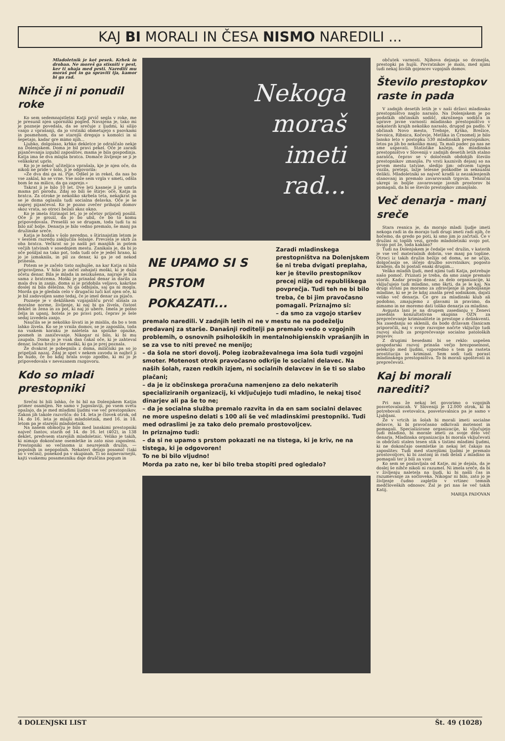KAJ BI MORALI IN ČESA NISMO NAREDILI ...
Mladoletnik je kot pesek. Krhek in droban. Ne moreš ga stisniti v pest, ker ti uhaja med prsti. Narediti mu moraš pot in ga spraviti tja, kamor bi ga rad.
Nihče ji ni ponudil roke
Ko sem sedemnajstletni Katji prvič segla v roke, me je presunil njen uporniški pogled. Navajena je, tako mi je pozneje povedala, da se srečuje z ljudmi, ki silijo vanjo z vprašanji, da jo vrstniki obmetujejo s psovkami in posmehom, da se starejši dregajo s komolci in si šepetajo, kadar gre mimo njih...
Ljubko, dolgolaso, krhko dekletce je odraščalo nekje na Dolenjskem. Doma je bil pravi pekel. Oče je zaradi pijančevanja izgubil zaposlitev, mama je bila gospodinja. Katja ima še dva mlajša bratca. Domače življenje se ji je velikokrat uprlo.
Ko jo je nekoč učiteljica vprašala, kje je njen oče, da nikoli ne pride v šolo, ji je odgovorila:
»Že dva dni ga ni. Pije. Odšel je in rekel, da nas bo vse zaklal, ko se vrne. Vse nože sem vrgla v smeti, odšla bom še na milico, da ga zaprejo.«
Takrat ji je bilo 10 let. Dve leti kasneje ji je umrla mama pri porodu. Zdaj so bili še štirje: oče, Katja in bratca. Za otroke je nekoliko skrbela teta, nekajkrat pa se je doma oglasila tudi socialna delavka. Oče je še naprej pijančeval. Ko je pozno zvečer prihajal domov skoz vrata, so otroci bežali skoz okno.
Ko je imela štirinajst let, jo je očetov prijatelj posilil. Oče ji je grozil, da jo bo ubil, če bo to komu pripovedovala. Preselili so se drugam, toda tudi tu ni bilo nič bolje. Denarja je bilo vedno premalo, še manj pa družinske sreče.
Katja je hodila v šolo neredno, s štirinajstim letom je v šestem razredu zaključila šolanje. Prevzela je skrb za oba bratca. Večkrat so jo našli pri manjših in potem večjih tatvinah v sosednjem mestu. Zanikala je, da bi jo oče pošiljal na tako pot, toda tudi oče je jedel hrano, ki jo je izmaknila, in pil za denar, ki ga je od nekod prinesla.
Potem se je začelo tisto najhujše, na kar Katja ni bila pripravljena. V hišo je začel zahajati moški, ki je dajal očetu denar. Bila je mlada in neizkušena, najraje je bila sama z bratcema. Moški je prinašal denar in darila za mala dva in zanjo, doma si je pridobila veljavo, kakršne doslej ni bila deležna. Ni ga odbijala, saj ga ni mogla. Morda ga je gledala celo v drugačni luči kot njen oče, ki je bil zadovoljen samo tedaj, če je imel denar za pijačo.
Pozneje je v dekliškem vzgajališču prvič slišala za moralne norme, življenje, ki naj bi ga živela, čistost deklet in žena in za pot, ki naj jo ubere. Imela je polno želja in upanj, hotela je po pravi poti, čeprav je šele sedaj izvedela zanjo.
Naučila se je nekoliko šivati in je mislila, da bo s tem lahko živela. Ko se je vrnila domov, se je zaposlila, toda na vsakem koraku je naletela na spolzke opazke, posmeh in zaničevanje. Nikogar ni bilo, ki bi mu zaupala. Doma jo je vsak dan čakal oče, ki je zahteval denar, lačna bratca ter moški, ki ga je prej poznala.
Že dvakrat je pobegnila z doma, miličniki pa so jo pripeljali nazaj. Zdaj je spet v nekem zavodu in najbrž ji bo hudo, če bo kdaj brala svojo zgodbo, ki mi jo je pripovedovala v nevezanem razgovoru.
Kdo so mladi prestopniki
Srečni bi bili lahko, če bi bil na Dolenjskem Katjin primer osamljen. Ne samo v Jugoslaviji, po vsem svetu opažajo, da je med mladimi ljudmi vse več prestopnikov. Zakon jih takole razvršča: do 14. leta je človek otrok, od 14. do 16. leta je mlajši mladoletnik, med 16. in 18. letom pa je starejši mladoletnik.
Na našem območju je bilo med lanskimi prestopniki največ fantov, starih od 14. do 16. let (402), in 138 deklet, predvsem starejših mladoletnic. Veliko je takih, ki nimajo dokončane osemletke in zato niso zaposleni. Prestopniki so večinoma iz neurejenih družin, — popolnih in nepopolnih. Nekateri delajo posamič (taki so v večini), ponekod pa v skupinah. Ti so najnevarnejši, kajti vsakemu posamezniku daje druščina pogum in
Nekoga
moraš
imeti
rad...
NE UPAMO SI S PRSTOM POKAZATI...
Zaradi mladinskega prestopništva na Dolenjskem še ni treba dvigati preplaha, ker je število prestopnikov precej nižje od republiškega povprečja. Tudi teh ne bi bilo treba, če bi jim pravočasno pomagali. Priznajmo si:
– da smo za vzgojo staršev premalo naredili. V zadnjih letih ni ne v mestu ne na podeželju predavanj za starše. Današnji roditelji pa premalo vedo o vzgojnih problemih, o osnovnih psiholoških in mentalnohigienskih vprašanjih in se za vse to niti preveč ne menijo;
– da šola ne stori dovolj. Poleg izobraževalnega ima šola tudi vzgojni smoter. Motenost otrok pravočasno odkrije le socialni delavec. Na naših šolah, razen redkih izjem, ni socialnih delavcev in še ti so slabo plačani;
– da je iz občinskega proračuna namenjeno za delo nekaterih specializiranih organizacij, ki vključujejo tudi mladino, le nekaj tisoč dinarjev ali pa še to ne;
– da je socialna služba premalo razvita in da en sam socialni delavec ne more uspešno delati s 100 ali še več mladinskimi prestopniki. Tudi med odraslimi je za tako delo premalo prostovoljcev.
In priznajmo tudi:
– da si ne upamo s prstom pokazati ne na tistega, ki je kriv, ne na tistega, ki je odgovoren!
To ne bi bilo vljudno!
Morda pa zato ne, ker bi bilo treba stopiti pred ogledalo?
občutek varnosti. Njihova dejanja so drznejša, prestopki pa hujši. Povratnikov je malo, med njimi tudi nekaj bivših gojencev vzgojnih domov.
Število prestopkov raste in pada
V zadnjih desetih letih je v naši državi mladinsko prestopništvo naglo naraslo. Na Dolenjskem je po podatkih občinskih sodišč, okrožnega sodišča in uprave javne varnosti mladinsko prestopništvo v nekaterih krajih nekoliko naraslo, drugod pa padlo. V občinah Novo mesto, Trebnje, Krško, Brežice, Sevnica, Ribnica, Kočevje, Metlika in Črnomelj je bilo lansko leto v postopku 530 mladinskih prestopnikov, letos pa jih bo nekoliko manj. Ta mali padec pa nas ne sme uspavati. Statistike kažejo, da mladinsko prestopništvo v Sloveniji v zadnjih desetih letih stalno narašča, čeprav se v določenih obdobjih število prestopnikov zmanjša. Po vrsti kaznivih dejanj so na prvem mestu tatvine, sledijo jim: odvzem tujega vozila, pretepi, lažje telesne poškodbe in seksualni delikti. Mladoletniki so največ kradli iz nezaklenjenih stanovanj in premalo zavarovanih trgovin. Tehnični ukrepi in boljše zavarovanje javnih prostorov bi pomagali, da bi se število prestopkov zmanjšalo.
Več denarja - manj sreče
Stara resnica je, da morajo mladi ljudje imeti nekoga radi in da morajo tudi drugi imeti radi njih, če hočemo, da gredo po poti, ki smo jim jo začrtali. Če v družini ni toplih vezi, gredo mladoletniki svojo pot. Svojo pot že, toda kakšno?
Tudi na Dolenjskem je čedalje več družin, v katerih je vse več materialnih dobrin, vse manj pa topline. Otroci iz takih družin bežijo od doma, se ne učijo, dolgočasijo se, iščejo družbo sovrstnikov, pogosto kradejo, da bi postali enaki drugim...
Veliko mladih ljudi, med njimi tudi Katja, potrebuje našo pomoč. Priznati je treba, da smo zanje premalo storili. Kadar prosijo denar, za delo organizacije, ki vključujejo tudi mladino, smo škrti, da je le kaj. Na drugi strani pa moramo za zdravljenje in poboljšanje mladine, ki se je že kdaj znašla pred sodnikom, dajati veliko več denarja. Če gre za mladinski klub ali podobno, zmajujemo z glavami in pravimo, da nimamo in ne moremo dati toliko denarja za mladino.
Avgusta lani je na drugem zasedanju v Ženevi zasedala konzultativna skupina OZN za preprečevanje kriminalitete in prestope z delinkventi. Na zasedanju so sklenili, da bodo državam članicam priporočili, naj v svoje razvojne načrte vključijo tudi razvoj služb za preprečevanje socialno patoloških pojavov.
Z drugimi besedami bi se reklo: uspešen gospodarski razvoj prinaša večjo brezposelnost, selekcijo med ljudmi, vzporedno s tem pa rasteta prostitucija in kriminal. Sem sodi tudi porast mladinskega prestopništva. To bi morali upoštevati in preprečevati.
Kaj bi morali narediti?
Pri nas že nekaj let govorimo o vzgojnih posvetovalnicah. V Sloveniji je 12.000 otrok, ki bi potrebovali svetovalca, posvetovalnica pa je samo v Ljubljani.
Že v vrtcih in šolah bi morali imeti socialne delavce, ki bi pravočasno odkrivali motenost in pomagali. Specializirane organizacije, ki vljučujejo tudi mladino, bi morale imeti za svoje delo več denarja. Mladinska organizacija bi morala vključevati in obdržati stalen tesen stik s tistimi mladimi ljudmi, ki ne dokončajo osemletke in nekaj let čakajo na zaposlitev. Tudi med starejšimi ljudmi je premalo prostovoljcev, ki bi zastonj in radi delali z mladino in pomagali ter ji bili za vzor.
Ko sem se poslavljala od Katje, mi je dejala, da je doslej še nihče nikoli ni razumel. Ni imela sreče, da bi v življenju naletela na ljudi, ki bi našli čas in razumevanje za sočloveka. Nikogar ni bilo, zato jo je življenje čudno zapletlo v vrtinec temnih medčloveških odnosov. Žal je pri nas še več takih Katij.
MARIJA PADOVAN
4 DOLENJSKI LIST Št. 49 (1028)